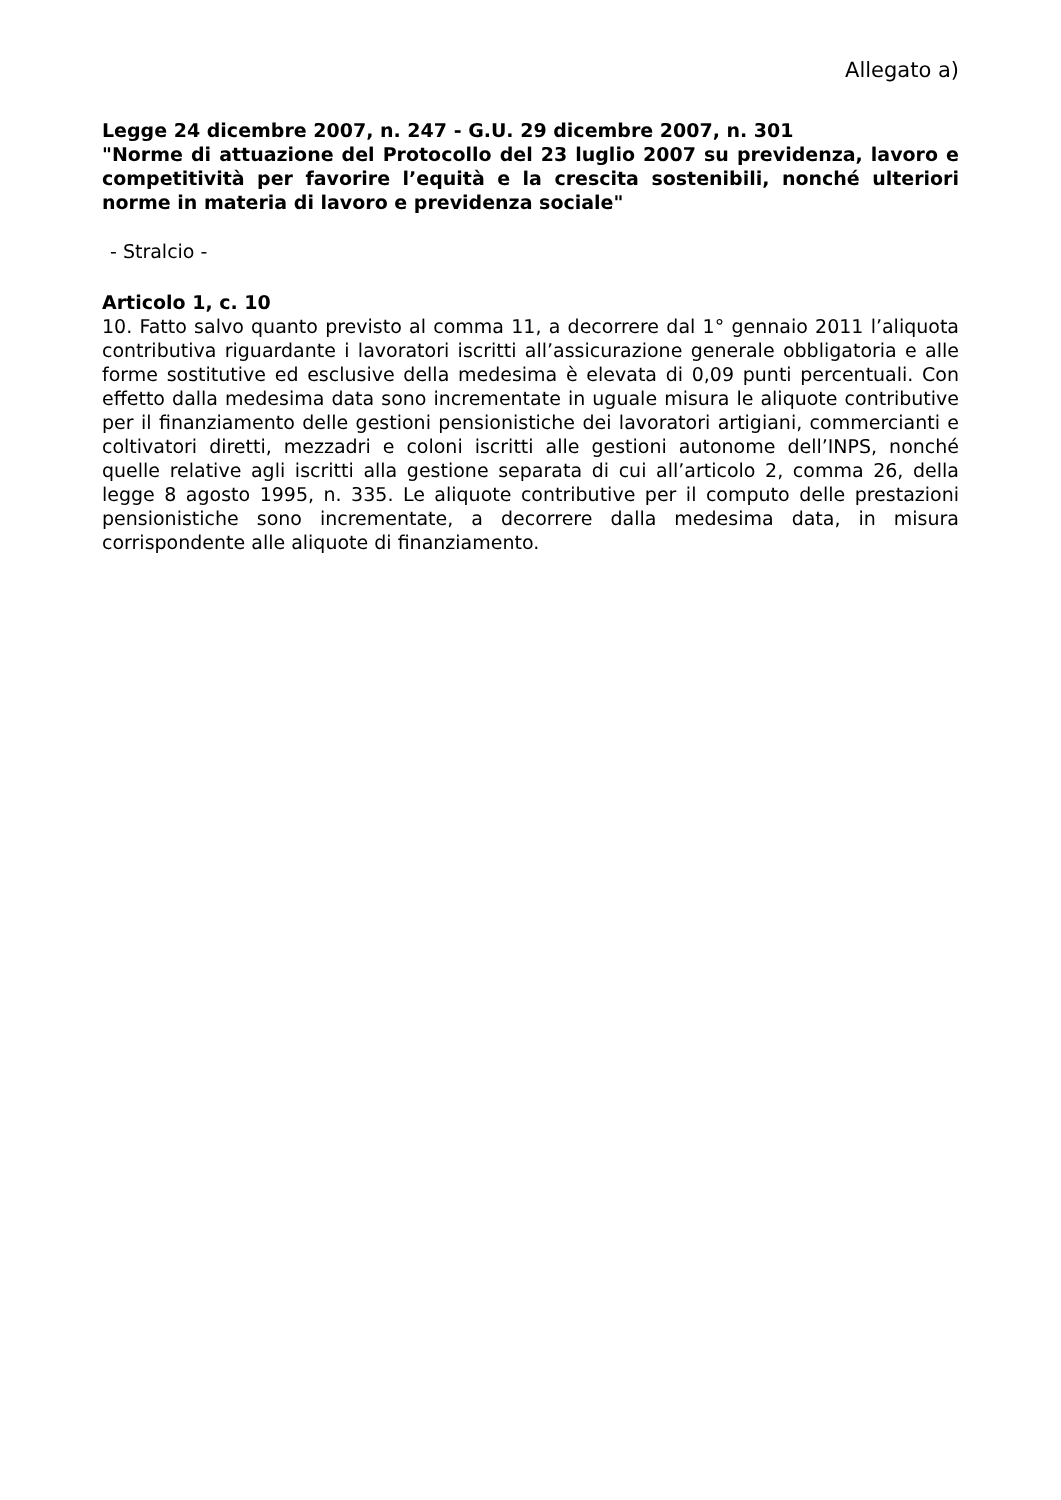Allegato a)
Legge 24 dicembre 2007, n. 247 - G.U. 29 dicembre 2007, n. 301
"Norme di attuazione del Protocollo del 23 luglio 2007 su previdenza, lavoro e competitività per favorire l’equità e la crescita sostenibili, nonché ulteriori norme in materia di lavoro e previdenza sociale"
- Stralcio -
Articolo 1, c. 10
10. Fatto salvo quanto previsto al comma 11, a decorrere dal 1° gennaio 2011 l’aliquota contributiva riguardante i lavoratori iscritti all’assicurazione generale obbligatoria e alle forme sostitutive ed esclusive della medesima è elevata di 0,09 punti percentuali. Con effetto dalla medesima data sono incrementate in uguale misura le aliquote contributive per il finanziamento delle gestioni pensionistiche dei lavoratori artigiani, commercianti e coltivatori diretti, mezzadri e coloni iscritti alle gestioni autonome dell’INPS, nonché quelle relative agli iscritti alla gestione separata di cui all’articolo 2, comma 26, della legge 8 agosto 1995, n. 335. Le aliquote contributive per il computo delle prestazioni pensionistiche sono incrementate, a decorrere dalla medesima data, in misura corrispondente alle aliquote di finanziamento.